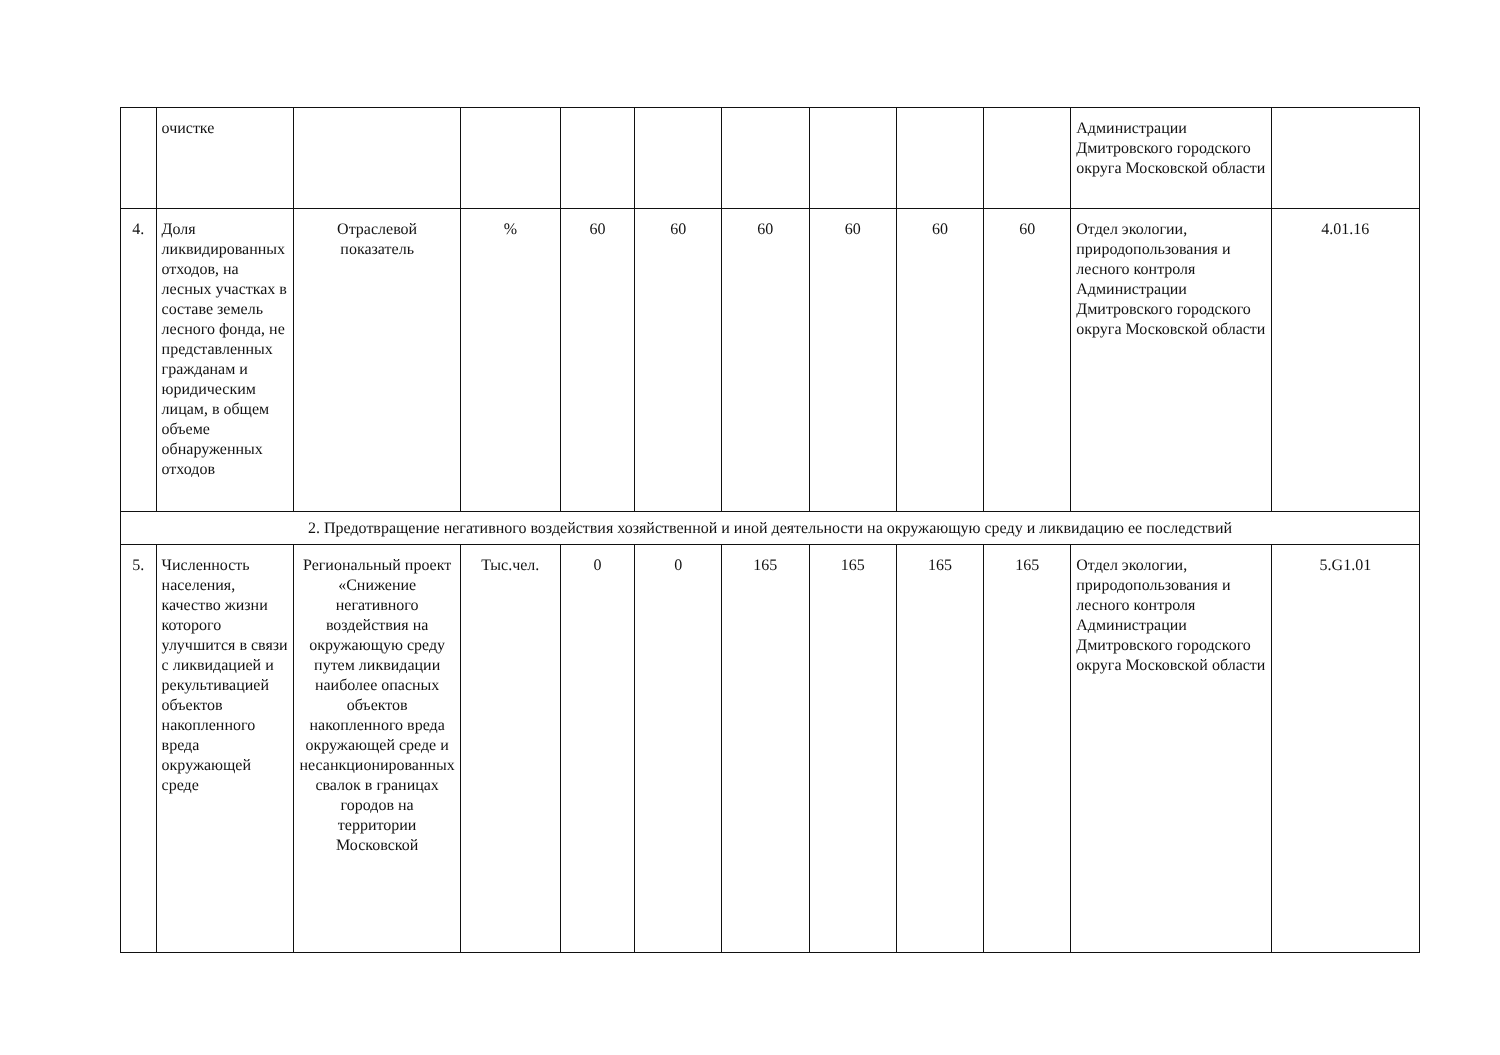| | очистке | | | | | | | | | Администрации Дмитровского городского округа Московской области | |
| 4. | Доля ликвидированных отходов, на лесных участках в составе земель лесного фонда, не представленных гражданам и юридическим лицам, в общем объеме обнаруженных отходов | Отраслевой показатель | % | 60 | 60 | 60 | 60 | 60 | 60 | Отдел экологии, природопользования и лесного контроля Администрации Дмитровского городского округа Московской области | 4.01.16 |
| 2. Предотвращение негативного воздействия хозяйственной и иной деятельности на окружающую среду и ликвидацию ее последствий | | | | | | | | | | | |
| 5. | Численность населения, качество жизни которого улучшится в связи с ликвидацией и рекультивацией объектов накопленного вреда окружающей среде | Региональный проект «Снижение негативного воздействия на окружающую среду путем ликвидации наиболее опасных объектов накопленного вреда окружающей среде и несанкционированных свалок в границах городов на территории Московской | Тыс.чел. | 0 | 0 | 165 | 165 | 165 | 165 | Отдел экологии, природопользования и лесного контроля Администрации Дмитровского городского округа Московской области | 5.G1.01 |